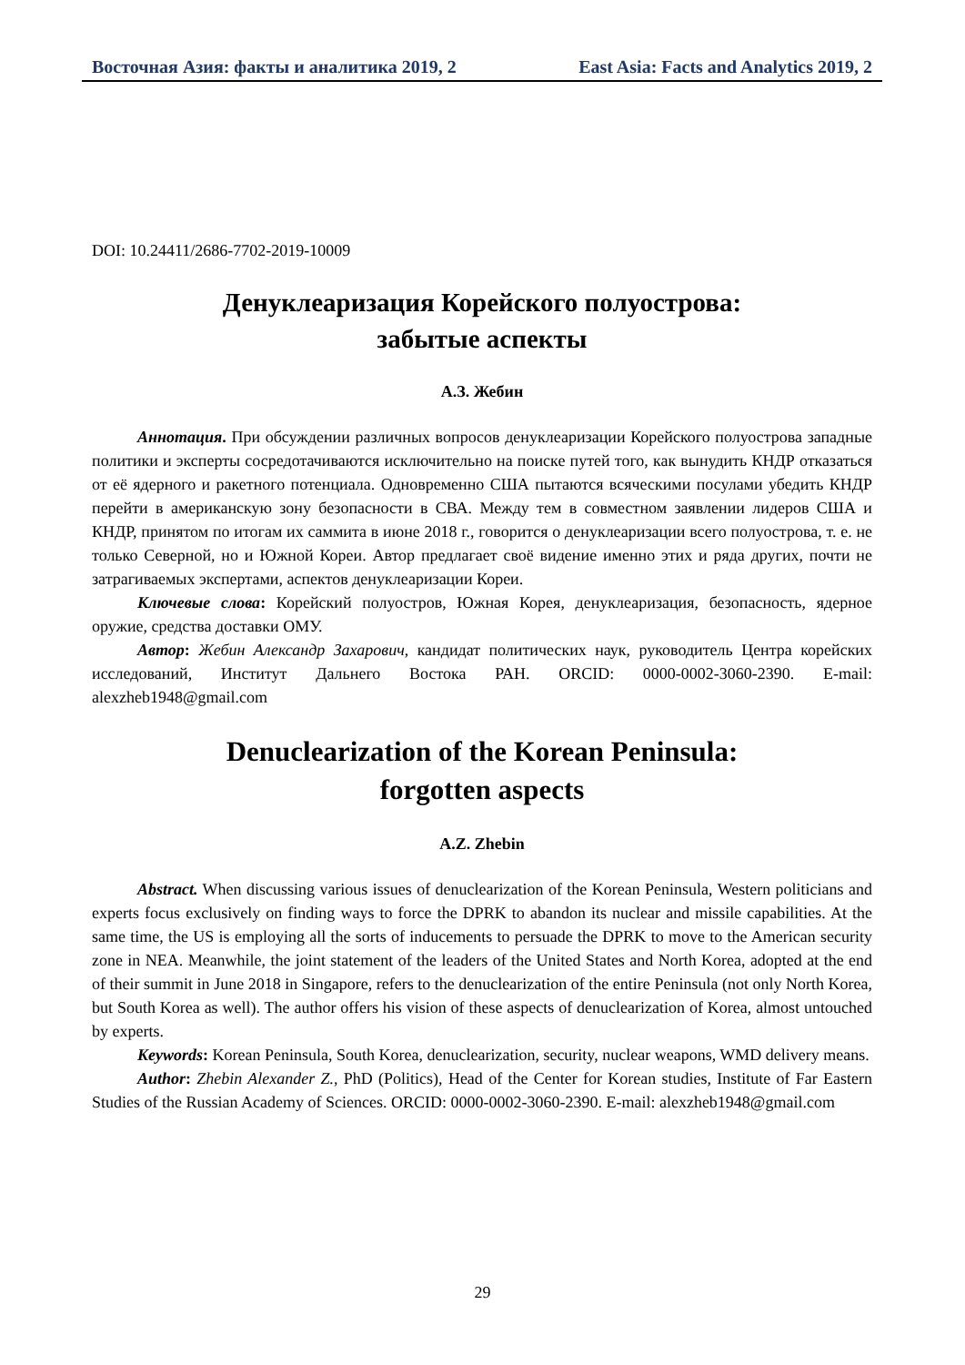Восточная Азия: факты и аналитика 2019, 2 East Asia: Facts and Analytics 2019, 2
DOI: 10.24411/2686-7702-2019-10009
Денуклеаризация Корейского полуострова:
забытые аспекты
А.З. Жебин
Аннотация. При обсуждении различных вопросов денуклеаризации Корейского полуострова западные политики и эксперты сосредотачиваются исключительно на поиске путей того, как вынудить КНДР отказаться от её ядерного и ракетного потенциала. Одновременно США пытаются всяческими посулами убедить КНДР перейти в американскую зону безопасности в СВА. Между тем в совместном заявлении лидеров США и КНДР, принятом по итогам их саммита в июне 2018 г., говорится о денуклеаризации всего полуострова, т. е. не только Северной, но и Южной Кореи. Автор предлагает своё видение именно этих и ряда других, почти не затрагиваемых экспертами, аспектов денуклеаризации Кореи.
Ключевые слова: Корейский полуостров, Южная Корея, денуклеаризация, безопасность, ядерное оружие, средства доставки ОМУ.
Автор: Жебин Александр Захарович, кандидат политических наук, руководитель Центра корейских исследований, Институт Дальнего Востока РАН. ORCID: 0000-0002-3060-2390. E-mail: alexzheb1948@gmail.com
Denuclearization of the Korean Peninsula:
forgotten aspects
A.Z. Zhebin
Abstract. When discussing various issues of denuclearization of the Korean Peninsula, Western politicians and experts focus exclusively on finding ways to force the DPRK to abandon its nuclear and missile capabilities. At the same time, the US is employing all the sorts of inducements to persuade the DPRK to move to the American security zone in NEA. Meanwhile, the joint statement of the leaders of the United States and North Korea, adopted at the end of their summit in June 2018 in Singapore, refers to the denuclearization of the entire Peninsula (not only North Korea, but South Korea as well). The author offers his vision of these aspects of denuclearization of Korea, almost untouched by experts.
Keywords: Korean Peninsula, South Korea, denuclearization, security, nuclear weapons, WMD delivery means.
Author: Zhebin Alexander Z., PhD (Politics), Head of the Center for Korean studies, Institute of Far Eastern Studies of the Russian Academy of Sciences. ORCID: 0000-0002-3060-2390. E-mail: alexzheb1948@gmail.com
29